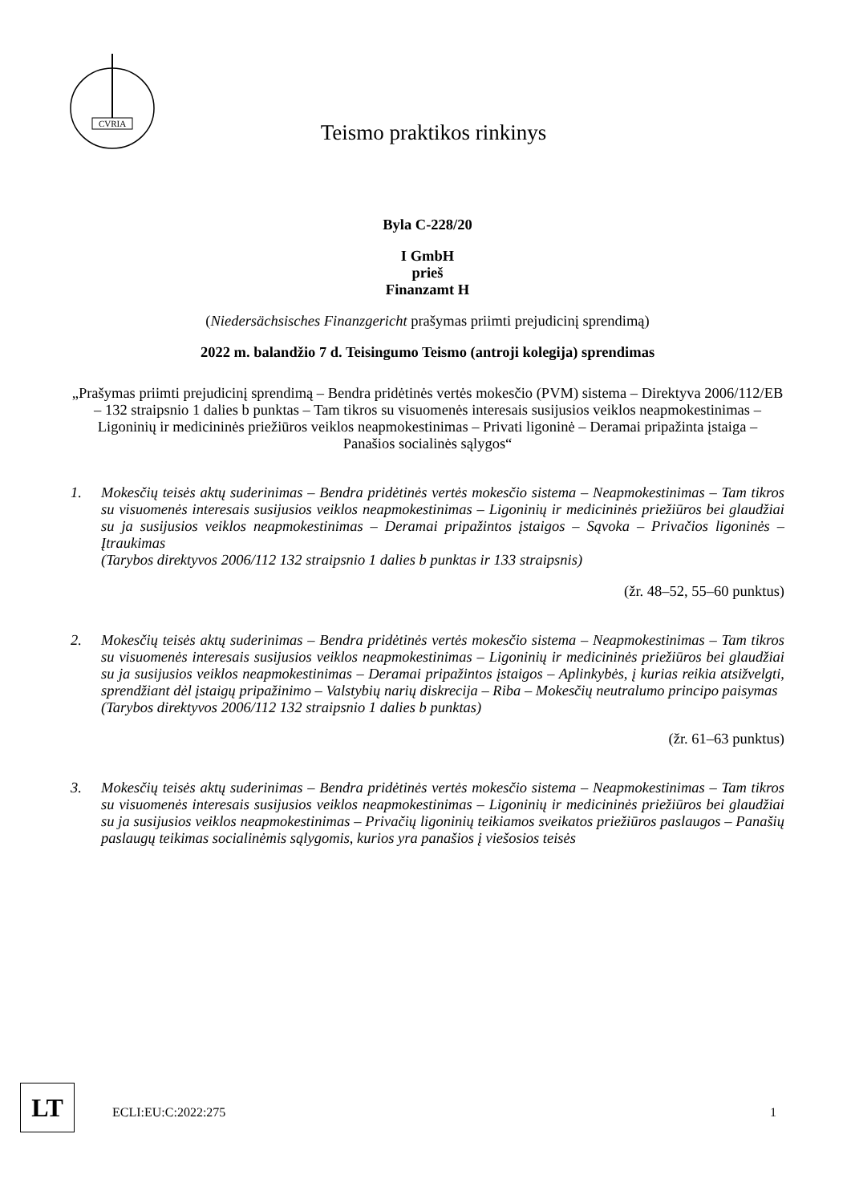CVRIA
Teismo praktikos rinkinys
Byla C-228/20
I GmbH
prieš
Finanzamt H
(Niedersächsisches Finanzgericht prašymas priimti prejudicinį sprendimą)
2022 m. balandžio 7 d. Teisingumo Teismo (antroji kolegija) sprendimas
„Prašymas priimti prejudicinį sprendimą – Bendra pridėtinės vertės mokesčio (PVM) sistema – Direktyva 2006/112/EB – 132 straipsnio 1 dalies b punktas – Tam tikros su visuomenės interesais susijusios veiklos neapmokestinimas – Ligoninių ir medicininės priežiūros veiklos neapmokestinimas – Privati ligoninė – Deramai pripažinta įstaiga – Panašios socialinės sąlygos“
1. Mokesčių teisės aktų suderinimas – Bendra pridėtinės vertės mokesčio sistema – Neapmokestinimas – Tam tikros su visuomenės interesais susijusios veiklos neapmokestinimas – Ligoninių ir medicininės priežiūros bei glaudžiai su ja susijusios veiklos neapmokestinimas – Deramai pripažintos įstaigos – Sąvoka – Privačios ligoninės – Įtraukimas
(Tarybos direktyvos 2006/112 132 straipsnio 1 dalies b punktas ir 133 straipsnis)
(žr. 48–52, 55–60 punktus)
2. Mokesčių teisės aktų suderinimas – Bendra pridėtinės vertės mokesčio sistema – Neapmokestinimas – Tam tikros su visuomenės interesais susijusios veiklos neapmokestinimas – Ligoninių ir medicininės priežiūros bei glaudžiai su ja susijusios veiklos neapmokestinimas – Deramai pripažintos įstaigos – Aplinkybės, į kurias reikia atsižvelgti, sprendžiant dėl įstaigų pripažinimo – Valstybių narių diskrecija – Riba – Mokesčių neutralumo principo paisymas
(Tarybos direktyvos 2006/112 132 straipsnio 1 dalies b punktas)
(žr. 61–63 punktus)
3. Mokesčių teisės aktų suderinimas – Bendra pridėtinės vertės mokesčio sistema – Neapmokestinimas – Tam tikros su visuomenės interesais susijusios veiklos neapmokestinimas – Ligoninių ir medicininės priežiūros bei glaudžiai su ja susijusios veiklos neapmokestinimas – Privačių ligoninių teikiamos sveikatos priežiūros paslaugos – Panašių paslaugų teikimas socialinėmis sąlygomis, kurios yra panašios į viešosios teisės
LT ECLI:EU:C:2022:275 1